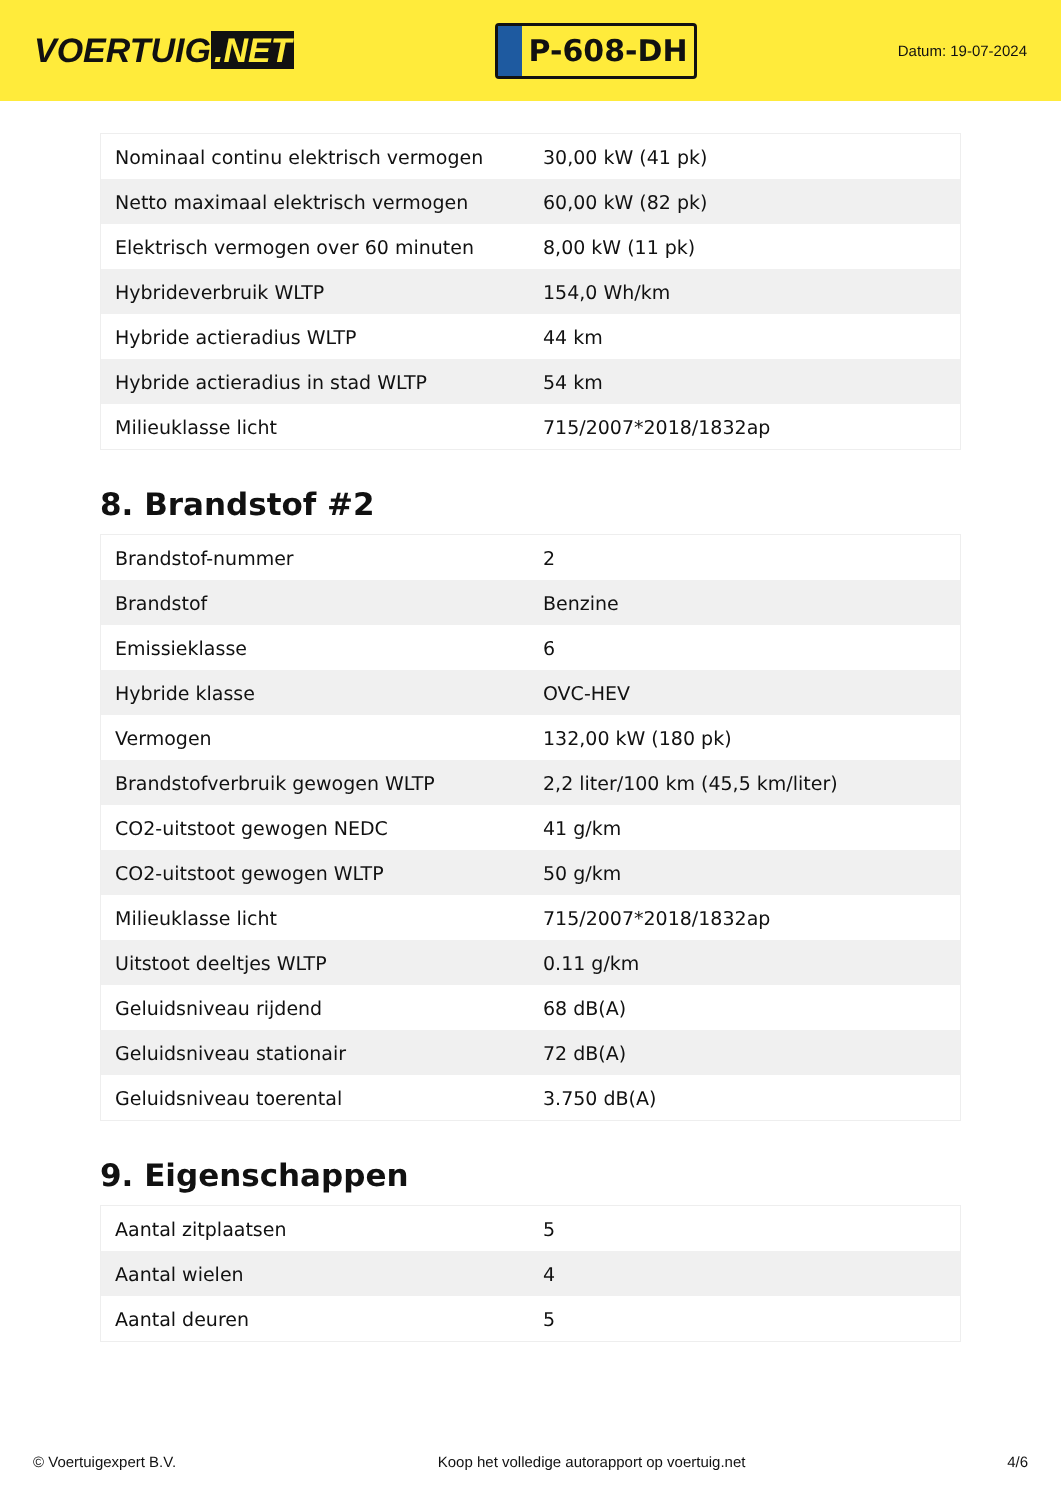VOERTUIG.NET
P-608-DH
Datum: 19-07-2024
| Nominaal continu elektrisch vermogen | 30,00 kW (41 pk) |
| Netto maximaal elektrisch vermogen | 60,00 kW (82 pk) |
| Elektrisch vermogen over 60 minuten | 8,00 kW (11 pk) |
| Hybrideverbruik WLTP | 154,0 Wh/km |
| Hybride actieradius WLTP | 44 km |
| Hybride actieradius in stad WLTP | 54 km |
| Milieuklasse licht | 715/2007*2018/1832ap |
8. Brandstof #2
| Brandstof-nummer | 2 |
| Brandstof | Benzine |
| Emissieklasse | 6 |
| Hybride klasse | OVC-HEV |
| Vermogen | 132,00 kW (180 pk) |
| Brandstofverbruik gewogen WLTP | 2,2 liter/100 km (45,5 km/liter) |
| CO2-uitstoot gewogen NEDC | 41 g/km |
| CO2-uitstoot gewogen WLTP | 50 g/km |
| Milieuklasse licht | 715/2007*2018/1832ap |
| Uitstoot deeltjes WLTP | 0.11 g/km |
| Geluidsniveau rijdend | 68 dB(A) |
| Geluidsniveau stationair | 72 dB(A) |
| Geluidsniveau toerental | 3.750 dB(A) |
9. Eigenschappen
| Aantal zitplaatsen | 5 |
| Aantal wielen | 4 |
| Aantal deuren | 5 |
© Voertuigexpert B.V. Koop het volledige autorapport op voertuig.net 4/6